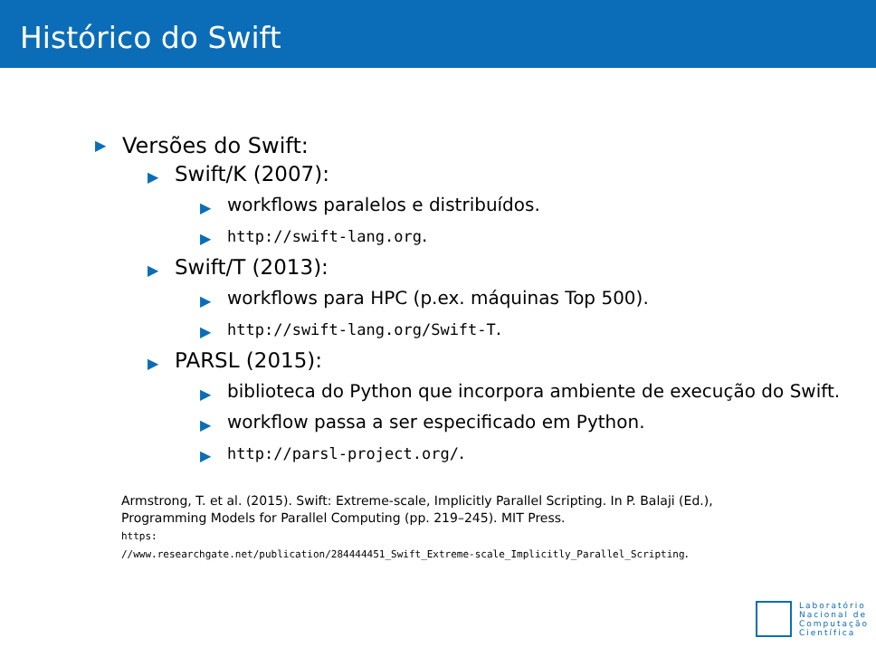Histórico do Swift
▶ Versões do Swift:
▶ Swift/K (2007):
▶ workflows paralelos e distribuídos.
▶ http://swift-lang.org.
▶ Swift/T (2013):
▶ workflows para HPC (p.ex. máquinas Top 500).
▶ http://swift-lang.org/Swift-T.
▶ PARSL (2015):
▶ biblioteca do Python que incorpora ambiente de execução do Swift.
▶ workflow passa a ser especificado em Python.
▶ http://parsl-project.org/.
Armstrong, T. et al. (2015). Swift: Extreme-scale, Implicitly Parallel Scripting. In P. Balaji (Ed.), Programming Models for Parallel Computing (pp. 219–245). MIT Press.
https:
//www.researchgate.net/publication/284444451_Swift_Extreme-scale_Implicitly_Parallel_Scripting.
Laboratório
Nacional de
Computação
Científica